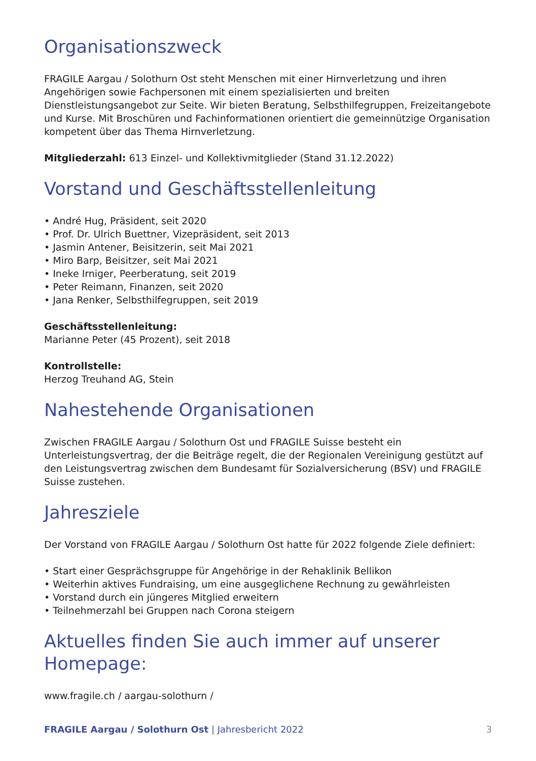Organisationszweck
FRAGILE Aargau / Solothurn Ost steht Menschen mit einer Hirnverletzung und ihren Angehörigen sowie Fachpersonen mit einem spezialisierten und breiten Dienstleistungsangebot zur Seite. Wir bieten Beratung, Selbsthilfegruppen, Freizeitangebote und Kurse. Mit Broschüren und Fachinformationen orientiert die gemeinnützige Organisation kompetent über das Thema Hirnverletzung.
Mitgliederzahl: 613 Einzel- und Kollektivmitglieder (Stand 31.12.2022)
Vorstand und Geschäftsstellenleitung
• André Hug, Präsident, seit 2020
• Prof. Dr. Ulrich Buettner, Vizepräsident, seit 2013
• Jasmin Antener, Beisitzerin, seit Mai 2021
• Miro Barp, Beisitzer, seit Mai 2021
• Ineke Irniger, Peerberatung, seit 2019
• Peter Reimann, Finanzen, seit 2020
• Jana Renker, Selbsthilfegruppen, seit 2019
Geschäftsstellenleitung:
Marianne Peter (45 Prozent), seit 2018
Kontrollstelle:
Herzog Treuhand AG, Stein
Nahestehende Organisationen
Zwischen FRAGILE Aargau / Solothurn Ost und FRAGILE Suisse besteht ein Unterleistungsvertrag, der die Beiträge regelt, die der Regionalen Vereinigung gestützt auf den Leistungsvertrag zwischen dem Bundesamt für Sozialversicherung (BSV) und FRAGILE Suisse zustehen.
Jahresziele
Der Vorstand von FRAGILE Aargau / Solothurn Ost hatte für 2022 folgende Ziele definiert:
• Start einer Gesprächsgruppe für Angehörige in der Rehaklinik Bellikon
• Weiterhin aktives Fundraising, um eine ausgeglichene Rechnung zu gewährleisten
• Vorstand durch ein jüngeres Mitglied erweitern
• Teilnehmerzahl bei Gruppen nach Corona steigern
Aktuelles finden Sie auch immer auf unserer Homepage:
www.fragile.ch / aargau-solothurn /
FRAGILE Aargau / Solothurn Ost | Jahresbericht 2022 3